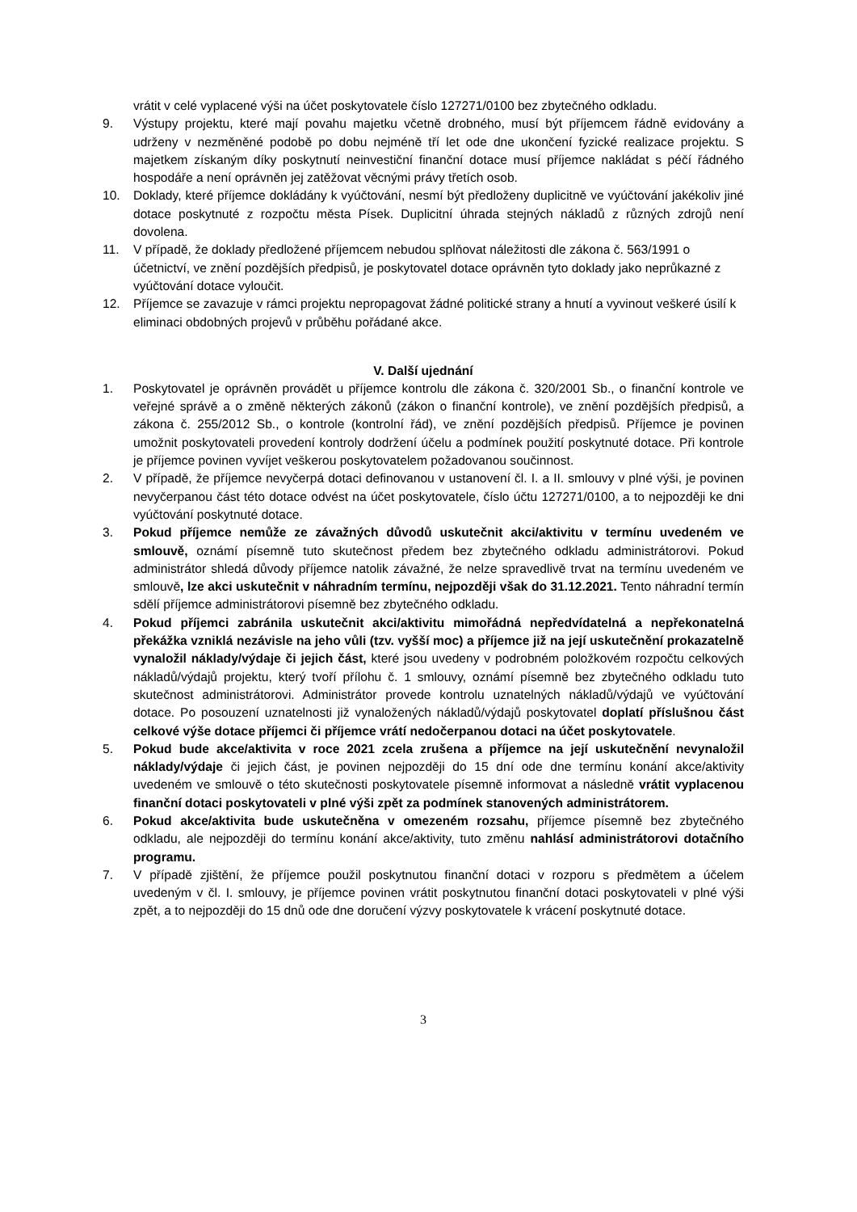vrátit v celé vyplacené výši na účet poskytovatele číslo 127271/0100 bez zbytečného odkladu.
9. Výstupy projektu, které mají povahu majetku včetně drobného, musí být příjemcem řádně evidovány a udrženy v nezměněné podobě po dobu nejméně tří let ode dne ukončení fyzické realizace projektu. S majetkem získaným díky poskytnutí neinvestiční finanční dotace musí příjemce nakládat s péčí řádného hospodáře a není oprávněn jej zatěžovat věcnými právy třetích osob.
10. Doklady, které příjemce dokládány k vyúčtování, nesmí být předloženy duplicitně ve vyúčtování jakékoliv jiné dotace poskytnuté z rozpočtu města Písek. Duplicitní úhrada stejných nákladů z různých zdrojů není dovolena.
11. V případě, že doklady předložené příjemcem nebudou splňovat náležitosti dle zákona č. 563/1991 o účetnictví, ve znění pozdějších předpisů, je poskytovatel dotace oprávněn tyto doklady jako neprůkazné z vyúčtování dotace vyloučit.
12. Příjemce se zavazuje v rámci projektu nepropagovat žádné politické strany a hnutí a vyvinout veškeré úsilí k eliminaci obdobných projevů v průběhu pořádané akce.
V. Další ujednání
1. Poskytovatel je oprávněn provádět u příjemce kontrolu dle zákona č. 320/2001 Sb., o finanční kontrole ve veřejné správě a o změně některých zákonů (zákon o finanční kontrole), ve znění pozdějších předpisů, a zákona č. 255/2012 Sb., o kontrole (kontrolní řád), ve znění pozdějších předpisů. Příjemce je povinen umožnit poskytovateli provedení kontroly dodržení účelu a podmínek použití poskytnuté dotace. Při kontrole je příjemce povinen vyvíjet veškerou poskytovatelem požadovanou součinnost.
2. V případě, že příjemce nevyčerpá dotaci definovanou v ustanovení čl. I. a II. smlouvy v plné výši, je povinen nevyčerpanou část této dotace odvést na účet poskytovatele, číslo účtu 127271/0100, a to nejpozději ke dni vyúčtování poskytnuté dotace.
3. Pokud příjemce nemůže ze závažných důvodů uskutečnit akci/aktivitu v termínu uvedeném ve smlouvě, oznámí písemně tuto skutečnost předem bez zbytečného odkladu administrátorovi. Pokud administrátor shledá důvody příjemce natolik závažné, že nelze spravedlivě trvat na termínu uvedeném ve smlouvě, lze akci uskutečnit v náhradním termínu, nejpozději však do 31.12.2021. Tento náhradní termín sdělí příjemce administrátorovi písemně bez zbytečného odkladu.
4. Pokud příjemci zabránila uskutečnit akci/aktivitu mimořádná nepředvídatelná a nepřekonatelná překážka vzniklá nezávisle na jeho vůli (tzv. vyšší moc) a příjemce již na její uskutečnění prokazatelně vynaložil náklady/výdaje či jejich část, které jsou uvedeny v podrobném položkovém rozpočtu celkových nákladů/výdajů projektu, který tvoří přílohu č. 1 smlouvy, oznámí písemně bez zbytečného odkladu tuto skutečnost administrátorovi. Administrátor provede kontrolu uznatelných nákladů/výdajů ve vyúčtování dotace. Po posouzení uznatelnosti již vynaložených nákladů/výdajů poskytovatel doplatí příslušnou část celkové výše dotace příjemci či příjemce vrátí nedočerpanou dotaci na účet poskytovatele.
5. Pokud bude akce/aktivita v roce 2021 zcela zrušena a příjemce na její uskutečnění nevynaložil náklady/výdaje či jejich část, je povinen nejpozději do 15 dní ode dne termínu konání akce/aktivity uvedeném ve smlouvě o této skutečnosti poskytovatele písemně informovat a následně vrátit vyplacenou finanční dotaci poskytovateli v plné výši zpět za podmínek stanovených administrátorem.
6. Pokud akce/aktivita bude uskutečněna v omezeném rozsahu, příjemce písemně bez zbytečného odkladu, ale nejpozději do termínu konání akce/aktivity, tuto změnu nahlásí administrátorovi dotačního programu.
7. V případě zjištění, že příjemce použil poskytnutou finanční dotaci v rozporu s předmětem a účelem uvedeným v čl. I. smlouvy, je příjemce povinen vrátit poskytnutou finanční dotaci poskytovateli v plné výši zpět, a to nejpozději do 15 dnů ode dne doručení výzvy poskytovatele k vrácení poskytnuté dotace.
3